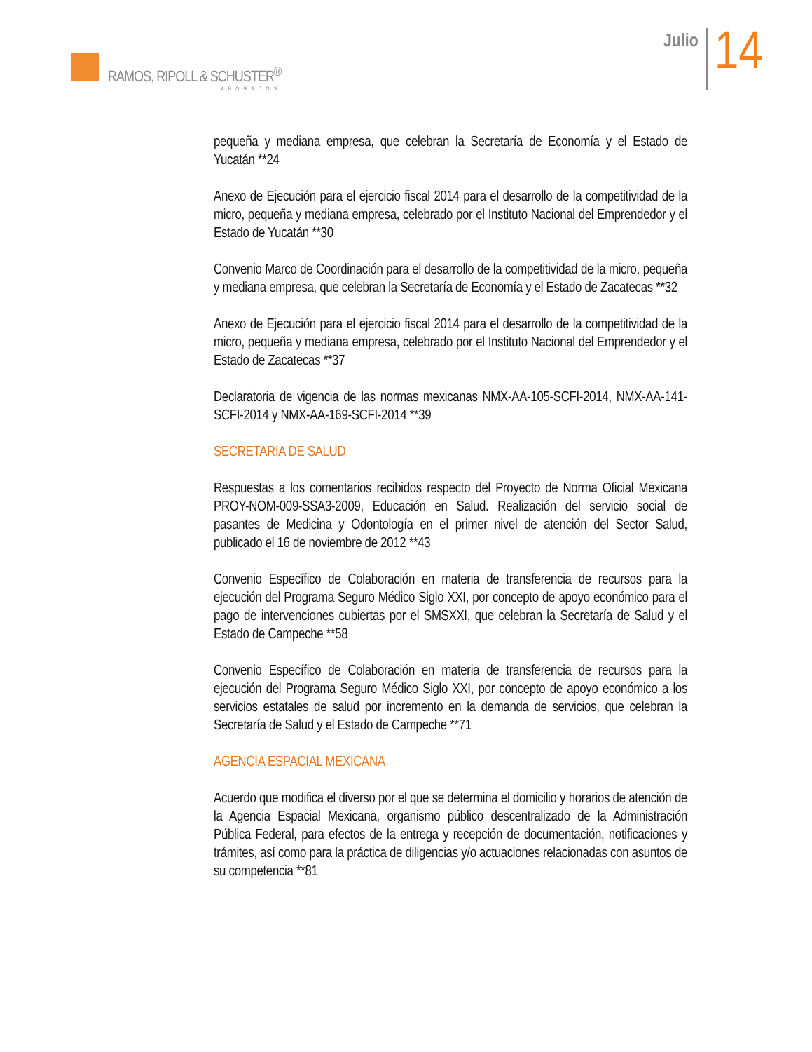RAMOS, RIPOLL & SCHUSTER<sup>®</sup>
ABOGADOS
Julio
14
pequeña y mediana empresa, que celebran la Secretaría de Economía y el Estado de Yucatán **24
Anexo de Ejecución para el ejercicio fiscal 2014 para el desarrollo de la competitividad de la micro, pequeña y mediana empresa, celebrado por el Instituto Nacional del Emprendedor y el Estado de Yucatán **30
Convenio Marco de Coordinación para el desarrollo de la competitividad de la micro, pequeña y mediana empresa, que celebran la Secretaría de Economía y el Estado de Zacatecas **32
Anexo de Ejecución para el ejercicio fiscal 2014 para el desarrollo de la competitividad de la micro, pequeña y mediana empresa, celebrado por el Instituto Nacional del Emprendedor y el Estado de Zacatecas **37
Declaratoria de vigencia de las normas mexicanas NMX-AA-105-SCFI-2014, NMX-AA-141-SCFI-2014 y NMX-AA-169-SCFI-2014 **39
SECRETARIA DE SALUD
Respuestas a los comentarios recibidos respecto del Proyecto de Norma Oficial Mexicana PROY-NOM-009-SSA3-2009, Educación en Salud. Realización del servicio social de pasantes de Medicina y Odontología en el primer nivel de atención del Sector Salud, publicado el 16 de noviembre de 2012 **43
Convenio Específico de Colaboración en materia de transferencia de recursos para la ejecución del Programa Seguro Médico Siglo XXI, por concepto de apoyo económico para el pago de intervenciones cubiertas por el SMSXXI, que celebran la Secretaría de Salud y el Estado de Campeche **58
Convenio Específico de Colaboración en materia de transferencia de recursos para la ejecución del Programa Seguro Médico Siglo XXI, por concepto de apoyo económico a los servicios estatales de salud por incremento en la demanda de servicios, que celebran la Secretaría de Salud y el Estado de Campeche **71
AGENCIA ESPACIAL MEXICANA
Acuerdo que modifica el diverso por el que se determina el domicilio y horarios de atención de la Agencia Espacial Mexicana, organismo público descentralizado de la Administración Pública Federal, para efectos de la entrega y recepción de documentación, notificaciones y trámites, así como para la práctica de diligencias y/o actuaciones relacionadas con asuntos de su competencia **81